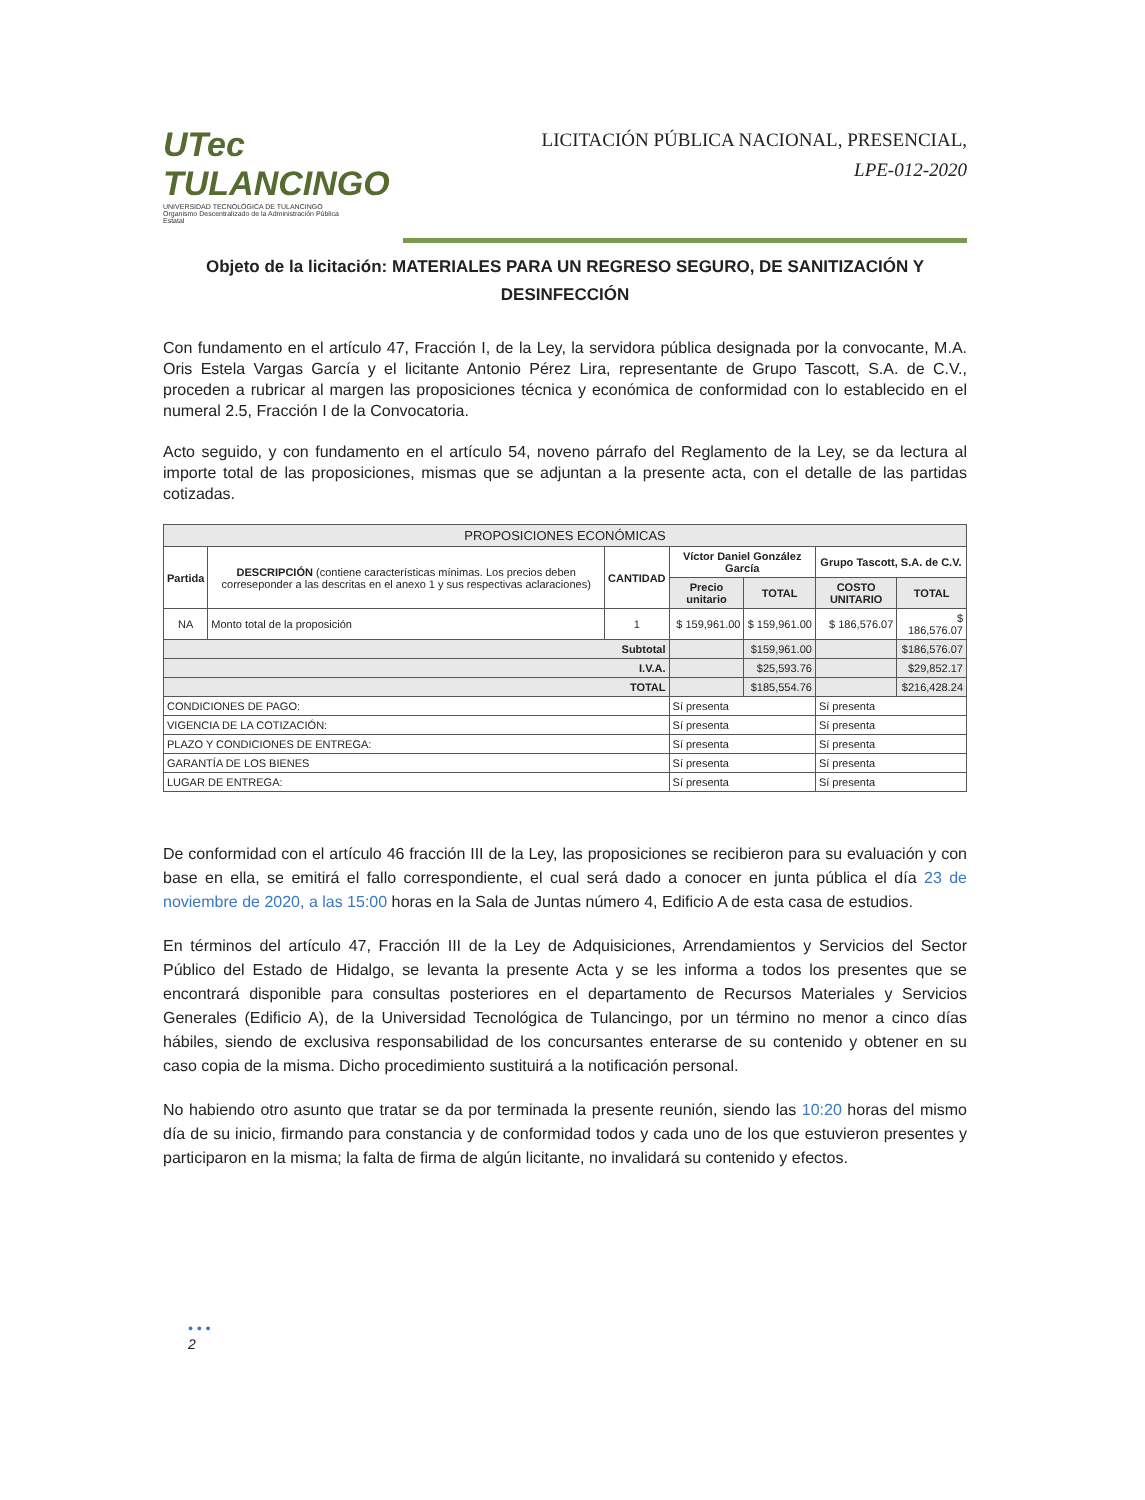UTec TULANCINGO
UNIVERSIDAD TECNOLÓGICA DE TULANCINGO
Organismo Descentralizado de la Administración Pública Estatal
LICITACIÓN PÚBLICA NACIONAL, PRESENCIAL,
LPE-012-2020
Objeto de la licitación: MATERIALES PARA UN REGRESO SEGURO, DE SANITIZACIÓN Y DESINFECCIÓN
Con fundamento en el artículo 47, Fracción I, de la Ley, la servidora pública designada por la convocante, M.A. Oris Estela Vargas García y el licitante Antonio Pérez Lira, representante de Grupo Tascott, S.A. de C.V., proceden a rubricar al margen las proposiciones técnica y económica de conformidad con lo establecido en el numeral 2.5, Fracción I de la Convocatoria.
Acto seguido, y con fundamento en el artículo 54, noveno párrafo del Reglamento de la Ley, se da lectura al importe total de las proposiciones, mismas que se adjuntan a la presente acta, con el detalle de las partidas cotizadas.
| PROPOSICIONES ECONÓMICAS | | | | | | |
| --- | --- | --- | --- | --- | --- | --- |
| Partida | DESCRIPCIÓN (contiene características mínimas. Los precios deben correseponder a las descritas en el anexo 1 y sus respectivas aclaraciones) | CANTIDAD | Víctor Daniel González García | | Grupo Tascott, S.A. de C.V. | |
| | | | Precio unitario | TOTAL | COSTO UNITARIO | TOTAL |
| NA | Monto total de la proposición | 1 | $ 159,961.00 | $ 159,961.00 | $ 186,576.07 | $ 186,576.07 |
| Subtotal | | | | $159,961.00 | | $186,576.07 |
| I.V.A. | | | | $25,593.76 | | $29,852.17 |
| TOTAL | | | | $185,554.76 | | $216,428.24 |
| CONDICIONES DE PAGO: | | | Sí presenta | | Sí presenta | |
| VIGENCIA DE LA COTIZACIÓN: | | | Sí presenta | | Sí presenta | |
| PLAZO Y CONDICIONES DE ENTREGA: | | | Sí presenta | | Sí presenta | |
| GARANTÍA DE LOS BIENES | | | Sí presenta | | Sí presenta | |
| LUGAR DE ENTREGA: | | | Sí presenta | | Sí presenta | |
De conformidad con el artículo 46 fracción III de la Ley, las proposiciones se recibieron para su evaluación y con base en ella, se emitirá el fallo correspondiente, el cual será dado a conocer en junta pública el día 23 de noviembre de 2020, a las 15:00 horas en la Sala de Juntas número 4, Edificio A de esta casa de estudios.
En términos del artículo 47, Fracción III de la Ley de Adquisiciones, Arrendamientos y Servicios del Sector Público del Estado de Hidalgo, se levanta la presente Acta y se les informa a todos los presentes que se encontrará disponible para consultas posteriores en el departamento de Recursos Materiales y Servicios Generales (Edificio A), de la Universidad Tecnológica de Tulancingo, por un término no menor a cinco días hábiles, siendo de exclusiva responsabilidad de los concursantes enterarse de su contenido y obtener en su caso copia de la misma. Dicho procedimiento sustituirá a la notificación personal.
No habiendo otro asunto que tratar se da por terminada la presente reunión, siendo las 10:20 horas del mismo día de su inicio, firmando para constancia y de conformidad todos y cada uno de los que estuvieron presentes y participaron en la misma; la falta de firma de algún licitante, no invalidará su contenido y efectos.
• • •
2